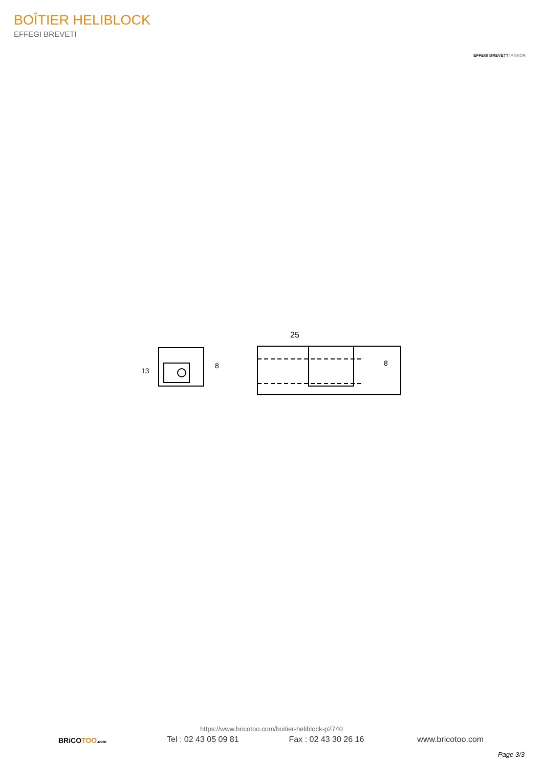BOÎTIER HELIBLOCK
EFFEGI BREVETI
EFFEGI BREVETTI ANKOR
13
8
25
8
BRiCOTOO.com
https://www.bricotoo.com/boitier-heliblock-p2740
Tel : 02 43 05 09 81 Fax : 02 43 30 26 16 www.bricotoo.com
Page 3/3